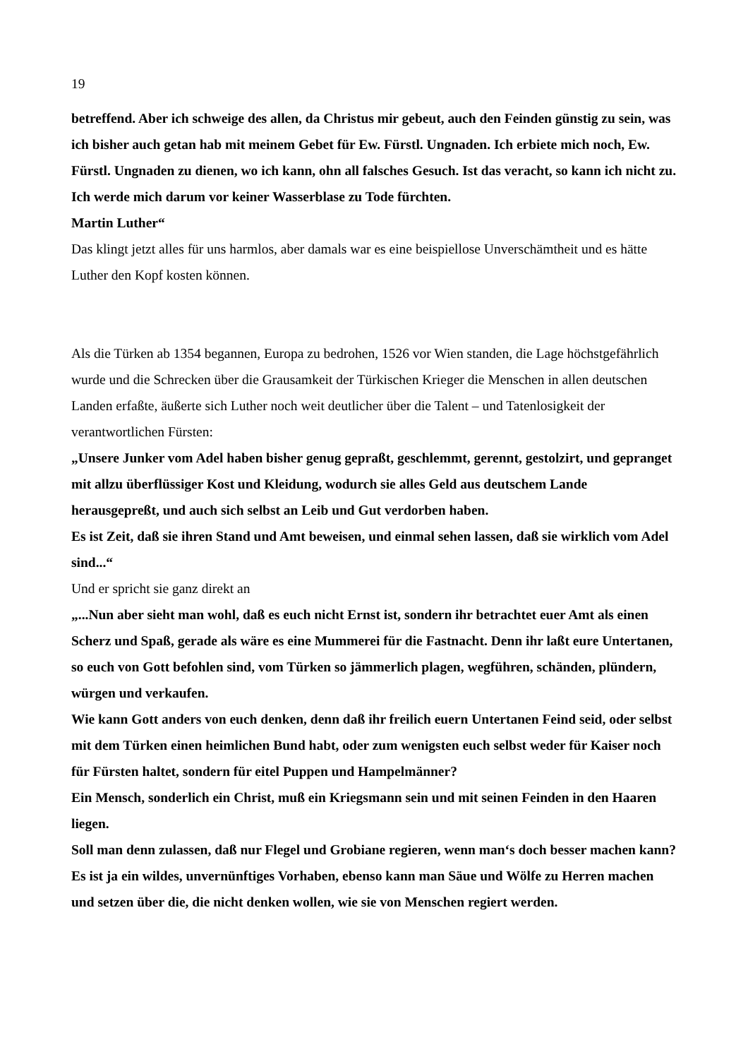19
betreffend. Aber ich schweige des allen, da Christus mir gebeut, auch den Feinden günstig zu sein, was ich bisher auch getan hab mit meinem Gebet für Ew. Fürstl. Ungnaden. Ich erbiete mich noch, Ew. Fürstl. Ungnaden zu dienen, wo ich kann, ohn all falsches Gesuch. Ist das veracht, so kann ich nicht zu.
Ich werde mich darum vor keiner Wasserblase zu Tode fürchten.
Martin Luther“
Das klingt jetzt alles für uns harmlos, aber damals war es eine beispiellose Unverschämtheit und es hätte Luther den Kopf kosten können.
Als die Türken ab 1354 begannen, Europa zu bedrohen, 1526 vor Wien standen, die Lage höchstgefährlich wurde und die Schrecken über die Grausamkeit der Türkischen Krieger die Menschen in allen deutschen Landen erfaßte, äußerte sich Luther noch weit deutlicher über die Talent – und Tatenlosigkeit der verantwortlichen Fürsten:
„Unsere Junker vom Adel haben bisher genug gepraßt, geschlemmt, gerennt, gestolzirt, und gepranget mit allzu überflüssiger Kost und Kleidung, wodurch sie alles Geld aus deutschem Lande herausgepreßt, und auch sich selbst an Leib und Gut verdorben haben.
Es ist Zeit, daß sie ihren Stand und Amt beweisen, und einmal sehen lassen, daß sie wirklich vom Adel sind...“
Und er spricht sie ganz direkt an
„...Nun aber sieht man wohl, daß es euch nicht Ernst ist, sondern ihr betrachtet euer Amt als einen Scherz und Spaß, gerade als wäre es eine Mummerei für die Fastnacht. Denn ihr laßt eure Untertanen, so euch von Gott befohlen sind, vom Türken so jämmerlich plagen, wegführen, schänden, plündern, würgen und verkaufen.
Wie kann Gott anders von euch denken, denn daß ihr freilich euern Untertanen Feind seid, oder selbst mit dem Türken einen heimlichen Bund habt, oder zum wenigsten euch selbst weder für Kaiser noch für Fürsten haltet, sondern für eitel Puppen und Hampelmänner?
Ein Mensch, sonderlich ein Christ, muß ein Kriegsmann sein und mit seinen Feinden in den Haaren liegen.
Soll man denn zulassen, daß nur Flegel und Grobiane regieren, wenn man‘s doch besser machen kann?
Es ist ja ein wildes, unvernünftiges Vorhaben, ebenso kann man Säue und Wölfe zu Herren machen und setzen über die, die nicht denken wollen, wie sie von Menschen regiert werden.